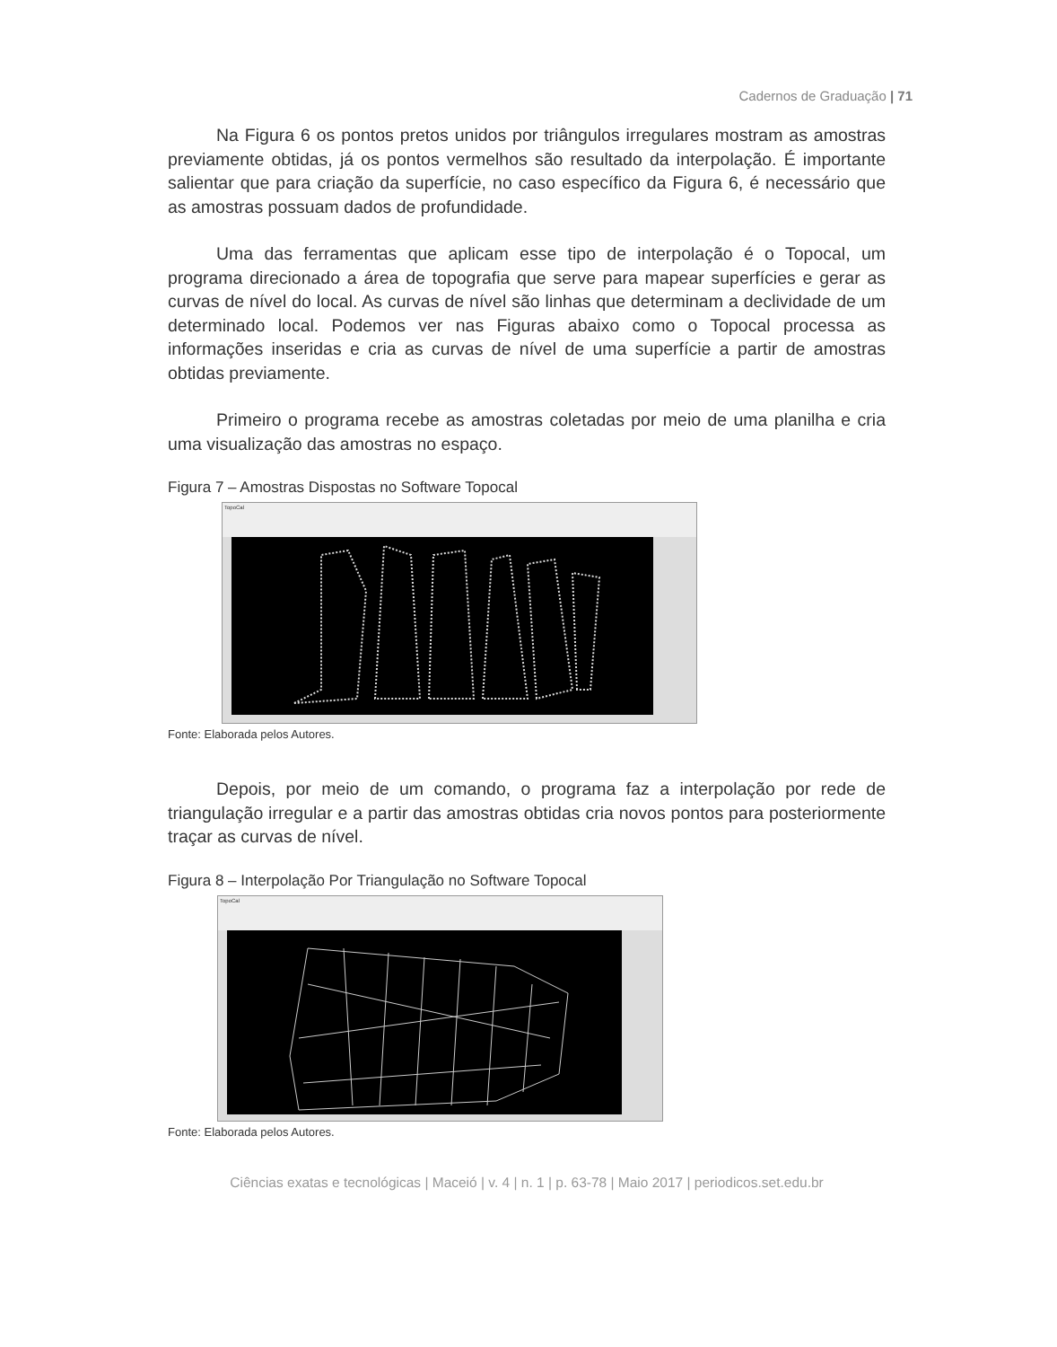Cadernos de Graduação | 71
Na Figura 6 os pontos pretos unidos por triângulos irregulares mostram as amostras previamente obtidas, já os pontos vermelhos são resultado da interpolação. É importante salientar que para criação da superfície, no caso específico da Figura 6, é necessário que as amostras possuam dados de profundidade.
Uma das ferramentas que aplicam esse tipo de interpolação é o Topocal, um programa direcionado a área de topografia que serve para mapear superfícies e gerar as curvas de nível do local. As curvas de nível são linhas que determinam a declividade de um determinado local. Podemos ver nas Figuras abaixo como o Topocal processa as informações inseridas e cria as curvas de nível de uma superfície a partir de amostras obtidas previamente.
Primeiro o programa recebe as amostras coletadas por meio de uma planilha e cria uma visualização das amostras no espaço.
Figura 7 – Amostras Dispostas no Software Topocal
TopoCal
Fonte: Elaborada pelos Autores.
Depois, por meio de um comando, o programa faz a interpolação por rede de triangulação irregular e a partir das amostras obtidas cria novos pontos para posteriormente traçar as curvas de nível.
Figura 8 – Interpolação Por Triangulação no Software Topocal
TopoCal
Fonte: Elaborada pelos Autores.
Ciências exatas e tecnológicas | Maceió | v. 4 | n. 1 | p. 63-78 | Maio 2017 | periodicos.set.edu.br